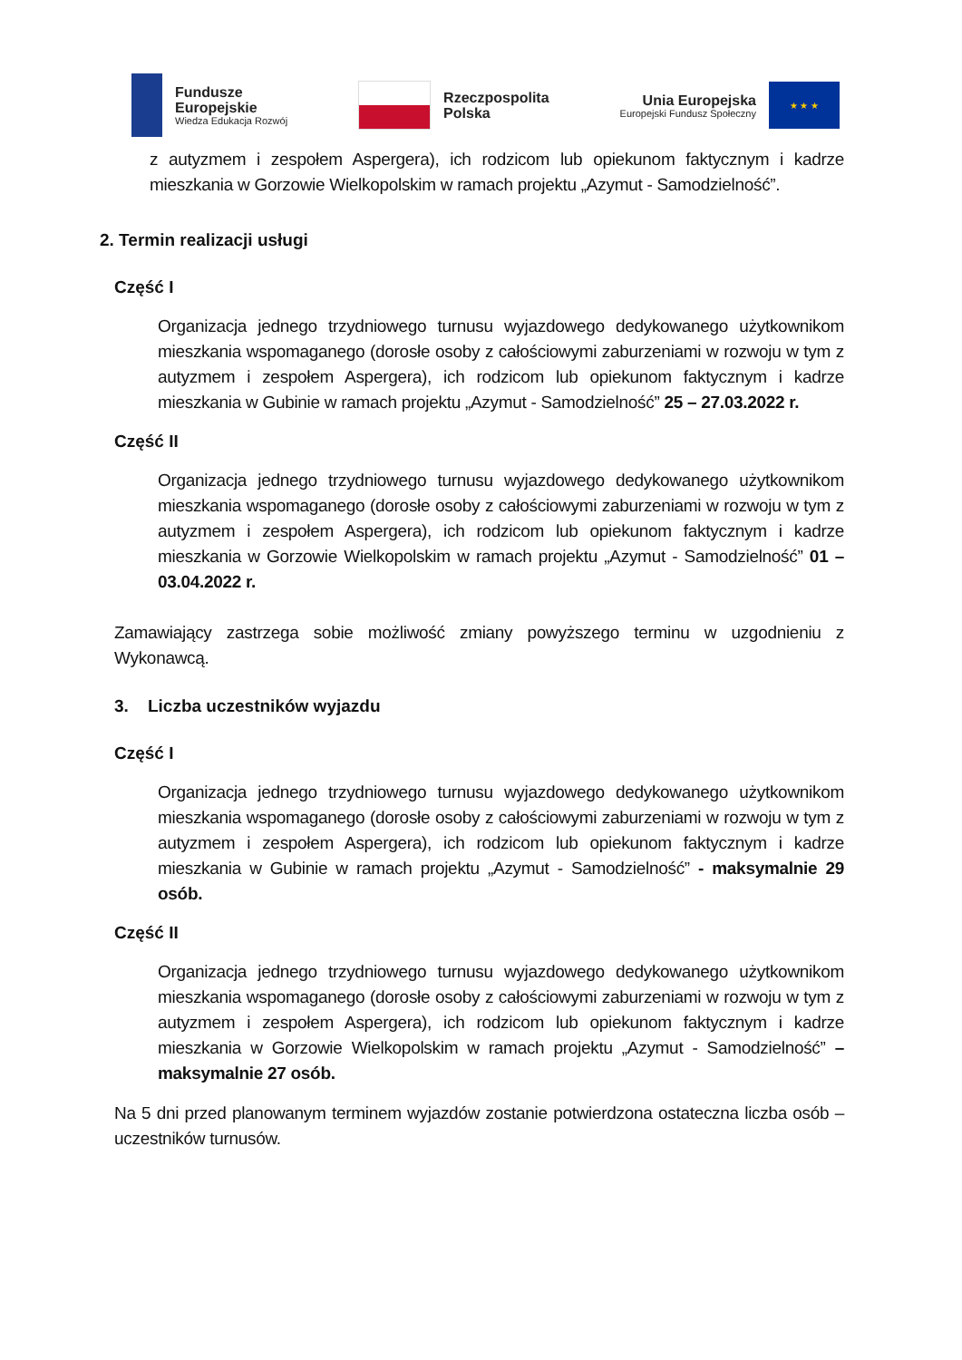Fundusze
Europejskie
Wiedza Edukacja Rozwój
Rzeczpospolita
Polska
Unia Europejska
Europejski Fundusz Społeczny
★ ★ ★
z autyzmem i zespołem Aspergera), ich rodzicom lub opiekunom faktycznym i kadrze mieszkania w Gorzowie Wielkopolskim w ramach projektu „Azymut - Samodzielność”.
2. Termin realizacji usługi
Część I
Organizacja jednego trzydniowego turnusu wyjazdowego dedykowanego użytkownikom mieszkania wspomaganego (dorosłe osoby z całościowymi zaburzeniami w rozwoju w tym z autyzmem i zespołem Aspergera), ich rodzicom lub opiekunom faktycznym i kadrze mieszkania w Gubinie w ramach projektu „Azymut - Samodzielność” 25 – 27.03.2022 r.
Część II
Organizacja jednego trzydniowego turnusu wyjazdowego dedykowanego użytkownikom mieszkania wspomaganego (dorosłe osoby z całościowymi zaburzeniami w rozwoju w tym z autyzmem i zespołem Aspergera), ich rodzicom lub opiekunom faktycznym i kadrze mieszkania w Gorzowie Wielkopolskim w ramach projektu „Azymut - Samodzielność” 01 – 03.04.2022 r.
Zamawiający zastrzega sobie możliwość zmiany powyższego terminu w uzgodnieniu z Wykonawcą.
3. Liczba uczestników wyjazdu
Część I
Organizacja jednego trzydniowego turnusu wyjazdowego dedykowanego użytkownikom mieszkania wspomaganego (dorosłe osoby z całościowymi zaburzeniami w rozwoju w tym z autyzmem i zespołem Aspergera), ich rodzicom lub opiekunom faktycznym i kadrze mieszkania w Gubinie w ramach projektu „Azymut - Samodzielność” - maksymalnie 29 osób.
Część II
Organizacja jednego trzydniowego turnusu wyjazdowego dedykowanego użytkownikom mieszkania wspomaganego (dorosłe osoby z całościowymi zaburzeniami w rozwoju w tym z autyzmem i zespołem Aspergera), ich rodzicom lub opiekunom faktycznym i kadrze mieszkania w Gorzowie Wielkopolskim w ramach projektu „Azymut - Samodzielność” – maksymalnie 27 osób.
Na 5 dni przed planowanym terminem wyjazdów zostanie potwierdzona ostateczna liczba osób – uczestników turnusów.